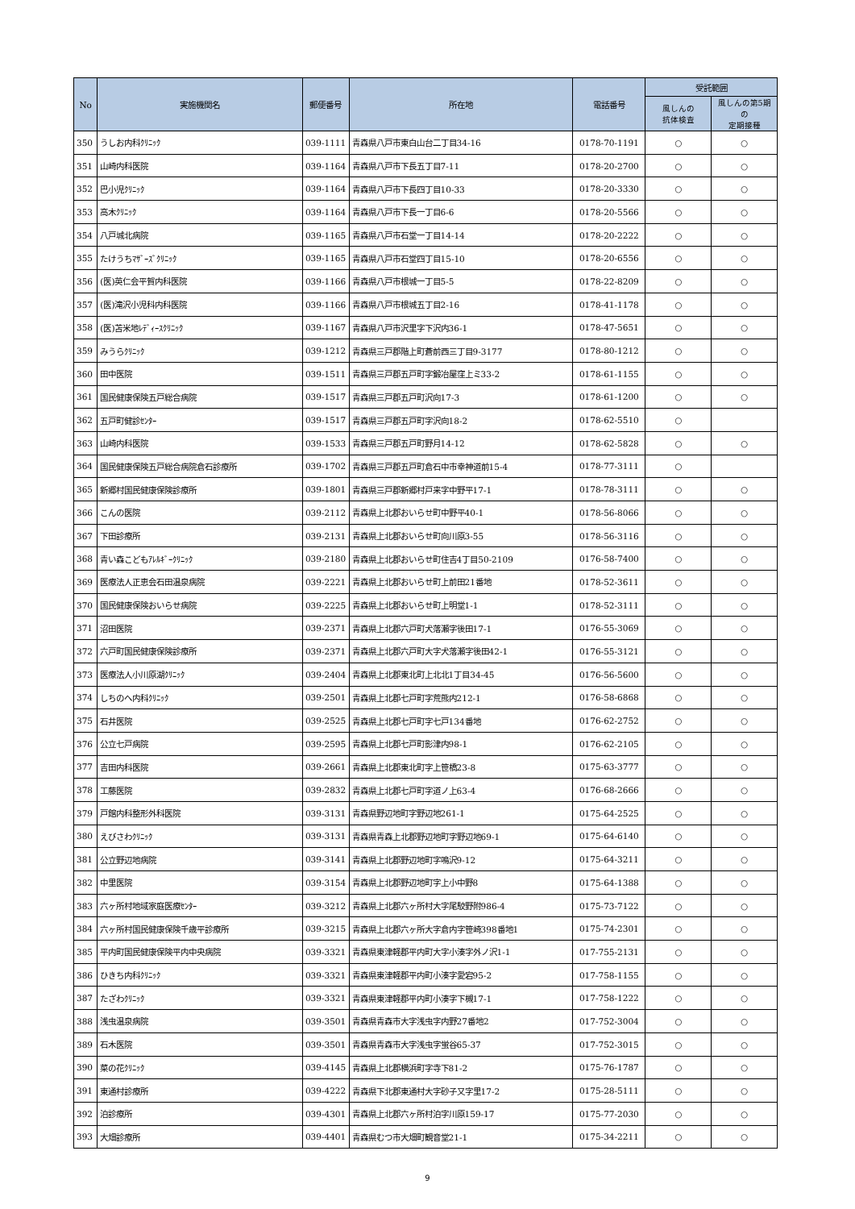| No | 実施機関名 | 郵便番号 | 所在地 | 電話番号 | 受託範囲 | |
| --- | --- | --- | --- | --- | --- | --- |
| | | | | | 風しんの 抗体検査 | 風しんの第5期の 定期接種 |
| 350 | うしお内科ｸﾘﾆｯｸ | 039-1111 | 青森県八戸市東白山台二丁目34-16 | 0178-70-1191 | ○ | ○ |
| 351 | 山崎内科医院 | 039-1164 | 青森県八戸市下長五丁目7-11 | 0178-20-2700 | ○ | ○ |
| 352 | 巴小児ｸﾘﾆｯｸ | 039-1164 | 青森県八戸市下長四丁目10-33 | 0178-20-3330 | ○ | ○ |
| 353 | 高木ｸﾘﾆｯｸ | 039-1164 | 青森県八戸市下長一丁目6-6 | 0178-20-5566 | ○ | ○ |
| 354 | 八戸城北病院 | 039-1165 | 青森県八戸市石堂一丁目14-14 | 0178-20-2222 | ○ | ○ |
| 355 | たけうちﾏｻﾞｰｽﾞｸﾘﾆｯｸ | 039-1165 | 青森県八戸市石堂四丁目15-10 | 0178-20-6556 | ○ | ○ |
| 356 | (医)英仁会平賀内科医院 | 039-1166 | 青森県八戸市根城一丁目5-5 | 0178-22-8209 | ○ | ○ |
| 357 | (医)滝沢小児科内科医院 | 039-1166 | 青森県八戸市根城五丁目2-16 | 0178-41-1178 | ○ | ○ |
| 358 | (医)苫米地ﾚﾃﾞｨｰｽｸﾘﾆｯｸ | 039-1167 | 青森県八戸市沢里字下沢内36-1 | 0178-47-5651 | ○ | ○ |
| 359 | みうらｸﾘﾆｯｸ | 039-1212 | 青森県三戸郡階上町蒼前西三丁目9-3177 | 0178-80-1212 | ○ | ○ |
| 360 | 田中医院 | 039-1511 | 青森県三戸郡五戸町字鍛冶屋窪上ミ33-2 | 0178-61-1155 | ○ | ○ |
| 361 | 国民健康保険五戸総合病院 | 039-1517 | 青森県三戸郡五戸町沢向17-3 | 0178-61-1200 | ○ | ○ |
| 362 | 五戸町健診ｾﾝﾀｰ | 039-1517 | 青森県三戸郡五戸町字沢向18-2 | 0178-62-5510 | ○ | |
| 363 | 山崎内科医院 | 039-1533 | 青森県三戸郡五戸町野月14-12 | 0178-62-5828 | ○ | ○ |
| 364 | 国民健康保険五戸総合病院倉石診療所 | 039-1702 | 青森県三戸郡五戸町倉石中市幸神道前15-4 | 0178-77-3111 | ○ | |
| 365 | 新郷村国民健康保険診療所 | 039-1801 | 青森県三戸郡新郷村戸来字中野平17-1 | 0178-78-3111 | ○ | ○ |
| 366 | こんの医院 | 039-2112 | 青森県上北郡おいらせ町中野平40-1 | 0178-56-8066 | ○ | ○ |
| 367 | 下田診療所 | 039-2131 | 青森県上北郡おいらせ町向川原3-55 | 0178-56-3116 | ○ | ○ |
| 368 | 青い森こどもｱﾚﾙｷﾞｰｸﾘﾆｯｸ | 039-2180 | 青森県上北郡おいらせ町住吉4丁目50-2109 | 0176-58-7400 | ○ | ○ |
| 369 | 医療法人正恵会石田温泉病院 | 039-2221 | 青森県上北郡おいらせ町上前田21番地 | 0178-52-3611 | ○ | ○ |
| 370 | 国民健康保険おいらせ病院 | 039-2225 | 青森県上北郡おいらせ町上明堂1-1 | 0178-52-3111 | ○ | ○ |
| 371 | 沼田医院 | 039-2371 | 青森県上北郡六戸町犬落瀬字後田17-1 | 0176-55-3069 | ○ | ○ |
| 372 | 六戸町国民健康保険診療所 | 039-2371 | 青森県上北郡六戸町大字犬落瀬字後田42-1 | 0176-55-3121 | ○ | ○ |
| 373 | 医療法人小川原湖ｸﾘﾆｯｸ | 039-2404 | 青森県上北郡東北町上北北1丁目34-45 | 0176-56-5600 | ○ | ○ |
| 374 | しちのへ内科ｸﾘﾆｯｸ | 039-2501 | 青森県上北郡七戸町字荒熊内212-1 | 0176-58-6868 | ○ | ○ |
| 375 | 石井医院 | 039-2525 | 青森県上北郡七戸町字七戸134番地 | 0176-62-2752 | ○ | ○ |
| 376 | 公立七戸病院 | 039-2595 | 青森県上北郡七戸町影津内98-1 | 0176-62-2105 | ○ | ○ |
| 377 | 吉田内科医院 | 039-2661 | 青森県上北郡東北町字上笹橋23-8 | 0175-63-3777 | ○ | ○ |
| 378 | 工藤医院 | 039-2832 | 青森県上北郡七戸町字道ノ上63-4 | 0176-68-2666 | ○ | ○ |
| 379 | 戸館内科整形外科医院 | 039-3131 | 青森県野辺地町字野辺地261-1 | 0175-64-2525 | ○ | ○ |
| 380 | えびさわｸﾘﾆｯｸ | 039-3131 | 青森県青森上北郡野辺地町字野辺地69-1 | 0175-64-6140 | ○ | ○ |
| 381 | 公立野辺地病院 | 039-3141 | 青森県上北郡野辺地町字鳴沢9-12 | 0175-64-3211 | ○ | ○ |
| 382 | 中里医院 | 039-3154 | 青森県上北郡野辺地町字上小中野8 | 0175-64-1388 | ○ | ○ |
| 383 | 六ヶ所村地域家庭医療ｾﾝﾀｰ | 039-3212 | 青森県上北郡六ヶ所村大字尾駮野附986-4 | 0175-73-7122 | ○ | ○ |
| 384 | 六ヶ所村国民健康保険千歳平診療所 | 039-3215 | 青森県上北郡六ヶ所大字倉内字笹崎398番地1 | 0175-74-2301 | ○ | ○ |
| 385 | 平内町国民健康保険平内中央病院 | 039-3321 | 青森県東津軽郡平内町大字小湊字外ノ沢1-1 | 017-755-2131 | ○ | ○ |
| 386 | ひきち内科ｸﾘﾆｯｸ | 039-3321 | 青森県東津軽郡平内町小湊字愛宕95-2 | 017-758-1155 | ○ | ○ |
| 387 | たざわｸﾘﾆｯｸ | 039-3321 | 青森県東津軽郡平内町小湊字下槻17-1 | 017-758-1222 | ○ | ○ |
| 388 | 浅虫温泉病院 | 039-3501 | 青森県青森市大字浅虫字内野27番地2 | 017-752-3004 | ○ | ○ |
| 389 | 石木医院 | 039-3501 | 青森県青森市大字浅虫字蛍谷65-37 | 017-752-3015 | ○ | ○ |
| 390 | 菜の花ｸﾘﾆｯｸ | 039-4145 | 青森県上北郡横浜町字寺下81-2 | 0175-76-1787 | ○ | ○ |
| 391 | 東通村診療所 | 039-4222 | 青森県下北郡東通村大字砂子又字里17-2 | 0175-28-5111 | ○ | ○ |
| 392 | 泊診療所 | 039-4301 | 青森県上北郡六ヶ所村泊字川原159-17 | 0175-77-2030 | ○ | ○ |
| 393 | 大畑診療所 | 039-4401 | 青森県むつ市大畑町観音堂21-1 | 0175-34-2211 | ○ | ○ |
9